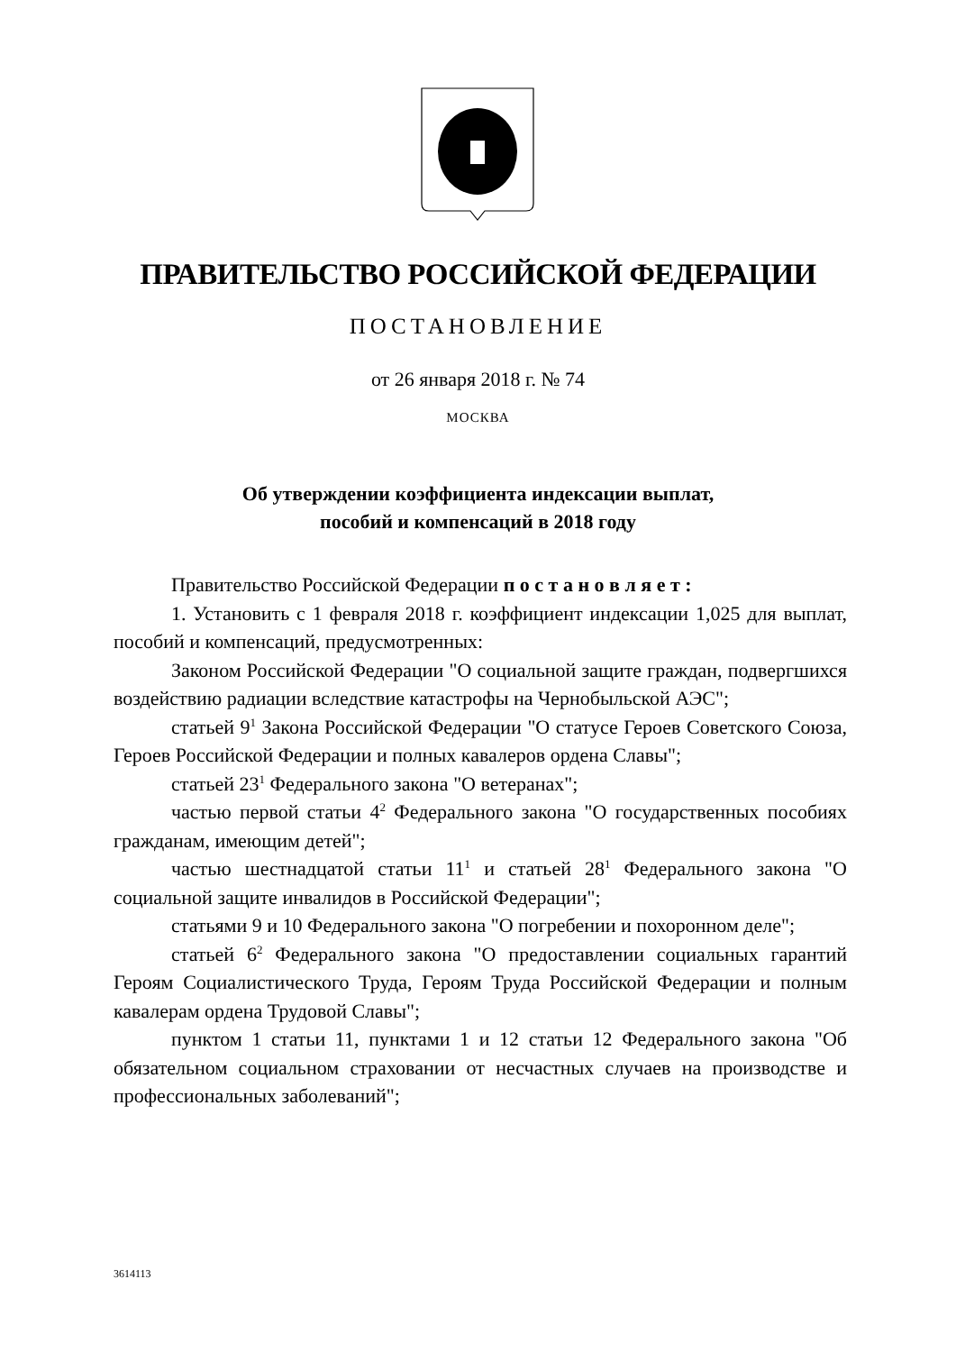ПРАВИТЕЛЬСТВО РОССИЙСКОЙ ФЕДЕРАЦИИ
ПОСТАНОВЛЕНИЕ
от 26 января 2018 г. № 74
МОСКВА
Об утверждении коэффициента индексации выплат,
пособий и компенсаций в 2018 году
Правительство Российской Федерации п о с т а н о в л я е т :
1. Установить с 1 февраля 2018 г. коэффициент индексации 1,025 для выплат, пособий и компенсаций, предусмотренных:
Законом Российской Федерации "О социальной защите граждан, подвергшихся воздействию радиации вследствие катастрофы на Чернобыльской АЭС";
статьей 9<sup>1</sup> Закона Российской Федерации "О статусе Героев Советского Союза, Героев Российской Федерации и полных кавалеров ордена Славы";
статьей 23<sup>1</sup> Федерального закона "О ветеранах";
частью первой статьи 4<sup>2</sup> Федерального закона "О государственных пособиях гражданам, имеющим детей";
частью шестнадцатой статьи 11<sup>1</sup> и статьей 28<sup>1</sup> Федерального закона "О социальной защите инвалидов в Российской Федерации";
статьями 9 и 10 Федерального закона "О погребении и похоронном деле";
статьей 6<sup>2</sup> Федерального закона "О предоставлении социальных гарантий Героям Социалистического Труда, Героям Труда Российской Федерации и полным кавалерам ордена Трудовой Славы";
пунктом 1 статьи 11, пунктами 1 и 12 статьи 12 Федерального закона "Об обязательном социальном страховании от несчастных случаев на производстве и профессиональных заболеваний";
3614113